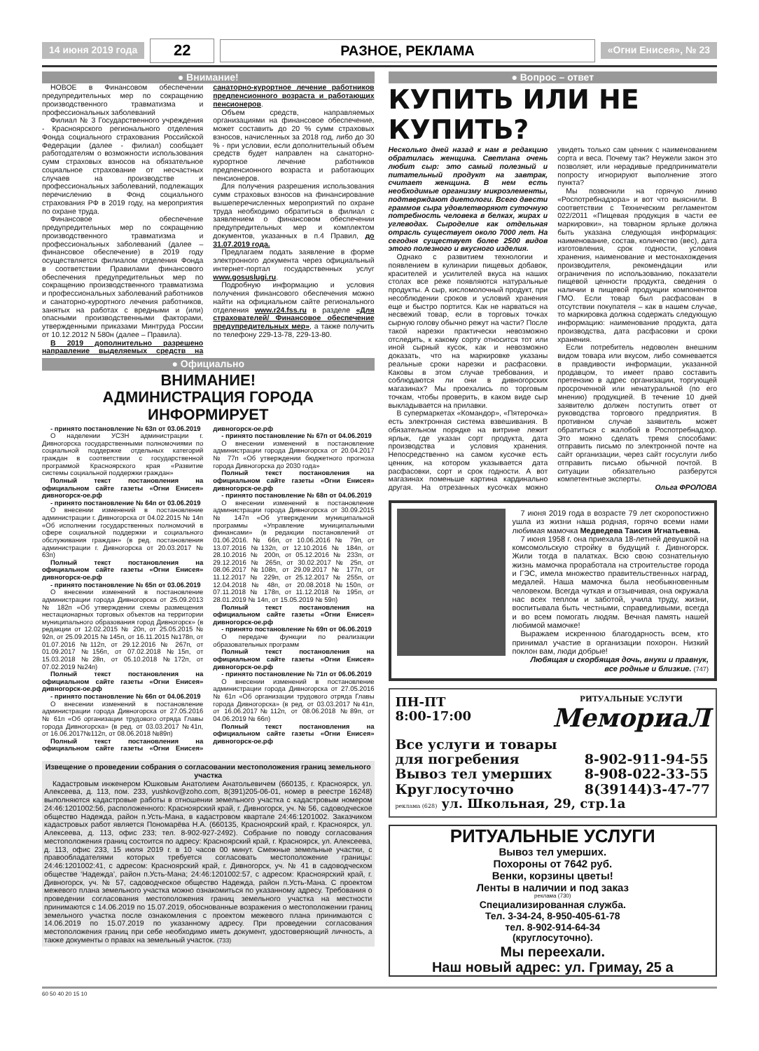14 июня 2019 года
22 РАЗНОЕ, РЕКЛАМА
«Огни Енисея», № 23
● Внимание!
НОВОЕ в Финансовом обеспечении предупредительных мер по сокращению производственного травматизма и профессиональных заболеваний
Филиал № 3 Государственного учреждения - Красноярского регионального отделения Фонда социального страхования Российской Федерации (далее - филиал) сообщает работодателям о возможности использования сумм страховых взносов на обязательное социальное страхование от несчастных случаев на производстве и профессиональных заболеваний, подлежащих перечислению в Фонд социального страхования РФ в 2019 году, на мероприятия по охране труда.
Финансовое обеспечение предупредительных мер по сокращению производственного травматизма и профессиональных заболеваний (далее – финансовое обеспечение) в 2019 году осуществляется филиалом отделения Фонда в соответствии Правилами финансового обеспечения предупредительных мер по сокращению производственного травматизма и профессиональных заболеваний работников и санаторно-курортного лечения работников, занятых на работах с вредными и (или) опасными производственными факторами, утвержденными приказами Минтруда России от 10.12.2012 N 580н (далее – Правила).
В 2019 дополнительно разрешено направление выделяемых средств на санаторно-курортное лечение работников предпенсионного возраста и работающих пенсионеров.
Объем средств, направляемых организациями на финансовое обеспечение, может составить до 20 % сумм страховых взносов, начисленных за 2018 год, либо до 30 % - при условии, если дополнительный объем средств будет направлен на санаторно-курортное лечение работников предпенсионного возраста и работающих пенсионеров.
Для получения разрешения использования сумм страховых взносов на финансирование вышеперечисленных мероприятий по охране труда необходимо обратиться в филиал с заявлением о финансовом обеспечении предупредительных мер и комплектом документов, указанных в п.4 Правил, до 31.07.2019 года.
Предлагаем подать заявление в форме электронного документа через официальный интернет-портал государственных услуг www.gosuslugi.ru.
Подробную информацию и условия получения финансового обеспечения можно найти на официальном сайте регионального отделения www.r24.fss.ru в разделе «Для страхователей/ Финансовое обеспечение предупредительных мер», а также получить по телефону 229-13-78, 229-13-80.
● Официально
ВНИМАНИЕ!
АДМИНИСТРАЦИЯ ГОРОДА ИНФОРМИРУЕТ
- принято постановление № 63п от 03.06.2019
О наделении УСЗН администрации г. Дивногорска государственными полномочиями по социальной поддержке отдельных категорий граждан в соответствии с государственной программой Красноярского края «Развитие системы социальной поддержки граждан»
Полный текст постановления на официальном сайте газеты «Огни Енисея» дивногорск-ое.рф
- принято постановление № 64п от 03.06.2019
О внесении изменений в постановление администрации г. Дивногорска от 04.02.2015 № 14п «Об исполнении государственных полномочий в сфере социальной поддержки и социального обслуживания граждан» (в ред. постановления администрации г. Дивногорска от 20.03.2017 № 63п)
Полный текст постановления на официальном сайте газеты «Огни Енисея» дивногорск-ое.рф
- принято постановление № 65п от 03.06.2019
О внесении изменений в постановление администрации города Дивногорска от 25.09.2013 № 182п «Об утверждении схемы размещения нестационарных торговых объектов на территории муниципального образования город Дивногорск» (в редакции от 12.02.2015 № 20п, от 25.05.2015 № 92п, от 25.09.2015 № 145п, от 16.11.2015 №178п, от 01.07.2016 №112п, от 29.12.2016 № 267п, от 01.09.2017 №156п, от 07.02.2018 №15п, от 15.03.2018 №28п, от 05.10.2018 №172п, от 07.02.2019 №24п)
Полный текст постановления на официальном сайте газеты «Огни Енисея» дивногорск-ое.рф
- принято постановление № 66п от 04.06.2019
О внесении изменений в постановление администрации города Дивногорска от 27.05.2016 № 61п «Об организации трудового отряда Главы города Дивногорска» (в ред. от 03.03.2017 №41п, от 16.06.2017№112п, от 08.06.2018 №89п)
Полный текст постановления на официальном сайте газеты «Огни Енисея» дивногорск-ое.рф
- принято постановление № 67п от 04.06.2019
О внесении изменений в постановление администрации города Дивногорска от 20.04.2017 № 77п «Об утверждении бюджетного прогноза города Дивногорска до 2030 года»
Полный текст постановления на официальном сайте газеты «Огни Енисея» дивногорск-ое.рф
- принято постановление № 68п от 04.06.2019
О внесении изменений в постановление администрации города Дивногорска от 30.09.2015 № 147п «Об утверждении муниципальной программы «Управление муниципальными финансами» (в редакции постановлений от 01.06.2016. № 66п, от 10.06.2016 № 79п, от 13.07.2016 №132п, от 12.10.2016 № 184п, от 28.10.2016 № 200п, от 05.12.2016 № 233п, от 29.12.2016 № 265п, от 30.02.2017 № 25п, от 08.06.2017 №108п, от 29.09.2017 № 177п, от 11.12.2017 № 229п, от 25.12.2017 № 255п, от 12.04.2018 № 48п, от 20.08.2018 №150п, от 07.11.2018 № 178п, от 11.12.2018 № 195п, от 28.01.2019 № 14п, от 15.05.2019 № 59п)
Полный текст постановления на официальном сайте газеты «Огни Енисея» дивногорск-ое.рф
- принято постановление № 69п от 06.06.2019
О передаче функции по реализации образовательных программ
Полный текст постановления на официальном сайте газеты «Огни Енисея» дивногорск-ое.рф
- принято постановление № 71п от 06.06.2019
О внесении изменений в постановление администрации города Дивногорска от 27.05.2016 № 61п «Об организации трудового отряда Главы города Дивногорска» (в ред. от 03.03.2017 №41п, от 16.06.2017№112п, от 08.06.2018 №89п, от 04.06.2019 № 66п)
Полный текст постановления на официальном сайте газеты «Огни Енисея» дивногорск-ое.рф
Извещение о проведении собрания о согласовании местоположения границ земельного участка
Кадастровым инженером Юшковым Анатолием Анатольевичем (660135, г. Красноярск, ул. Алексеева, д. 113, пом. 233, yushkov@zoho.com, 8(391)205-06-01, номер в реестре 16248) выполняются кадастровые работы в отношении земельного участка с кадастровым номером 24:46:1201002:56, расположенного: Красноярский край, г. Дивногорск, уч. № 56, садоводческое общество Надежда, район п.Усть-Мана, в кадастровом квартале 24:46:1201002. Заказчиком кадастровых работ является Пономарёва Н.А. (660135, Красноярский край, г. Красноярск, ул. Алексеева, д. 113, офис 233; тел. 8-902-927-2492). Собрание по поводу согласования местоположения границ состоится по адресу: Красноярский край, г. Красноярск, ул. Алексеева, д. 113, офис 233, 15 июля 2019 г. в 10 часов 00 минут. Смежные земельные участки, с правообладателями которых требуется согласовать местоположение границы: 24:46:1201002:41, с адресом: Красноярский край, г. Дивногорск, уч. № 41 в садоводческом обществе ‘Надежда’, район п.Усть-Мана; 24:46:1201002:57, с адресом: Красноярский край, г. Дивногорск, уч. № 57, садоводческое общество Надежда, район п.Усть-Мана. С проектом межевого плана земельного участка можно ознакомиться по указанному адресу. Требования о проведении согласования местоположения границ земельного участка на местности принимаются с 14.06.2019 по 15.07.2019, обоснованные возражения о местоположении границ земельного участка после ознакомления с проектом межевого плана принимаются с 14.06.2019 по 15.07.2019 по указанному адресу. При проведении согласования местоположения границ при себе необходимо иметь документ, удостоверяющий личность, а также документы о правах на земельный участок. (733)
● Вопрос – ответ
КУПИТЬ ИЛИ НЕ КУПИТЬ?
Несколько дней назад к нам в редакцию обратилась женщина. Светлана очень любит сыр: это самый полезный и питательный продукт на завтрак, считает женщина. В нем есть необходимые организму микроэлементы, подтверждают диетологи. Всего двести граммов сыра удовлетворяют суточную потребность человека в белках, жирах и углеводах. Сыроделие как отдельная отрасль существует около 7000 лет. На сегодня существует более 2500 видов этого полезного и вкусного изделия.
Однако с развитием технологии и появлением в кулинарии пищевых добавок, красителей и усилителей вкуса на наших столах все реже появляются натуральные продукты. А сыр, кисломолочный продукт, при несоблюдении сроков и условий хранения еще и быстро портится. Как не нарваться на несвежий товар, если в торговых точках сырную голову обычно режут на части? После такой нарезки практически невозможно отследить, к какому сорту относится тот или иной сырный кусок, как и невозможно доказать, что на маркировке указаны реальные сроки нарезки и расфасовки. Каковы в этом случае требования, и соблюдаются ли они в дивногорских магазинах? Мы проехались по торговым точкам, чтобы проверить, в каком виде сыр выкладывается на прилавки.
В супермаркетах «Командор», «Пятерочка» есть электронная система взвешивания. В обязательном порядке на витрине лежит ярлык, где указан сорт продукта, дата производства и условия хранения. Непосредственно на самом кусочке есть ценник, на котором указывается дата расфасовки, сорт и срок годности. А вот магазинах поменьше картина кардинально другая. На отрезанных кусочках можно увидеть только сам ценник с наименованием сорта и веса. Почему так? Неужели закон это позволяет, или нерадивые предприниматели попросту игнорируют выполнение этого пункта?
Мы позвонили на горячую линию «Роспотребнадзора» и вот что выяснили. В соответствии с Техническим регламентом 022/2011 «Пищевая продукция в части ее маркировки», на товарном ярлыке должна быть указана следующая информация: наименование, состав, количество (вес), дата изготовления, срок годности, условия хранения, наименование и местонахождения производителя, рекомендации или ограничения по использованию, показатели пищевой ценности продукта, сведения о наличии в пищевой продукции компонентов ГМО. Если товар был расфасован в отсутствии покупателя – как в нашем случае, то маркировка должна содержать следующую информацию: наименование продукта, дата производства, дата расфасовки и сроки хранения.
Если потребитель недоволен внешним видом товара или вкусом, либо сомневается в правдивости информации, указанной продавцом, то имеет право составить претензию в адрес организации, торгующей просроченной или ненатуральной (по его мнению) продукцией. В течение 10 дней заявителю должен поступить ответ от руководства торгового предприятия. В противном случае заявитель может обратиться с жалобой в Роспотребнадзор. Это можно сделать тремя способами: отправить письмо по электронной почте на сайт организации, через сайт госуслуги либо отправить письмо обычной почтой. В ситуации обязательно разберутся компетентные эксперты.
Ольга ФРОЛОВА
7 июня 2019 года в возрасте 79 лет скоропостижно ушла из жизни наша родная, горячо всеми нами любимая мамочка Медведева Таисия Игнатьевна.
7 июня 1958 г. она приехала 18-летней девушкой на комсомольскую стройку в будущий г. Дивногорск. Жили тогда в палатках. Всю свою сознательную жизнь мамочка проработала на строительстве города и ГЭС, имела множество правительственных наград, медалей. Наша мамочка была необыкновенным человеком. Всегда чуткая и отзывчивая, она окружала нас всех теплом и заботой, учила труду, жизни, воспитывала быть честными, справедливыми, всегда и во всем помогать людям. Вечная память нашей любимой мамочке!
Выражаем искреннюю благодарность всем, кто принимал участие в организации похорон. Низкий поклон вам, люди добрые!
Любящая и скорбящая дочь, внуки и правнук, все родные и близкие. (747)
ПН-ПТ
8:00-17:00
РИТУАЛЬНЫЕ УСЛУГИ
МемориаЛ
Все услуги и товары
для погребения
Вывоз тел умерших
Круглосуточно
8-902-911-94-55
8-908-022-33-55
8(39144)3-47-77
реклама (628) ул. Школьная, 29, стр.1а
РИТУАЛЬНЫЕ УСЛУГИ
Вывоз тел умерших.
Похороны от 7642 руб.
Венки, корзины цветы!
Ленты в наличии и под заказ
реклама (730)
Специализированная служба.
Тел. 3-34-24, 8-950-405-61-78
тел. 8-902-914-64-34
(круглосуточно).
Мы переехали.
Наш новый адрес: ул. Гримау, 25 а
60 50 40 20 15 10